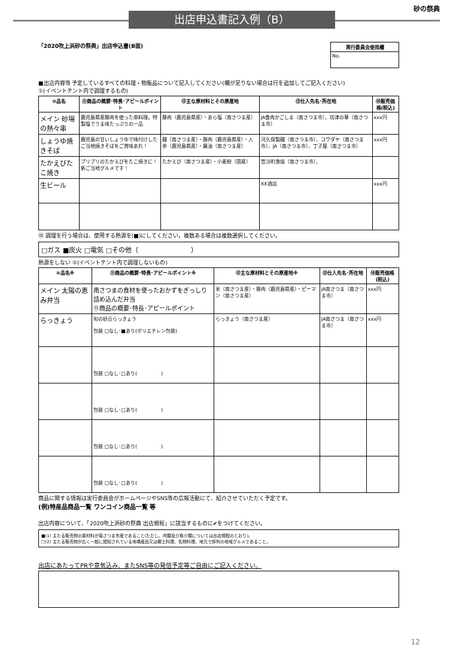出店申込書記入例（B）
砂の祭典
「2020吹上浜砂の祭典」出店申込書(B面)
| 実行委員会使用欄 |
| --- |
| No. |
■出店内容等 予定しているすべての料理・物販品について記入してください(欄が足りない場合は行を追加してご記入ください)
①(イベントテント内で調理するもの)
| ⑩品名 | ⑪商品の概要･特長･アピールポイント | ⑫主な原材料とその原産地 | ⑬仕入先名･所在地 | ⑭販売価格(税込) |
| --- | --- | --- | --- | --- |
| メイン 砂場の熱々串 | 鹿児島県産豚肉を使った串料理。特製塩でうま味たっぷりの一品 | 豚肉（鹿児島県産）・あら塩（南さつま産） | JA食肉かごしま（南さつま市）、坊津の華（南さつま市） | xxx円 |
| しょうゆ焼きそば | 鹿児島の甘いしょうゆで味付けしたご当地焼きそばをご賞味あれ！ | 麺（南さつま産）・豚肉（鹿児島県産）・人参（鹿児島県産）・醤油（南さつま産） | 河久保製麺（南さつま市）、コワダヤ（南さつま市）、JA（南さつま市）、丁子屋（南さつま市） | xxx円 |
| たかえびたこ焼き | プリプリのたかえびをたこ焼きに！新ご当地グルメです！ | たかえび（南さつま産）・小麦粉（国産） | 笠沙町漁協（南さつま市）、 | |
| 生ビール | | | XX酒店 | xxx円 |
⑮ 調理を行う場合は、使用する熱源を(■)にしてください。複数ある場合は複数選択してください。
□ガス ■炭火 □電気 □その他（　　　　　　　　）
熱源をしない ②(イベントテント内で調理しないもの)
| ⑩品名※ | ⑪商品の概要･特長･アピールポイント※ | ⑫主な原材料とその原産地※ | ⑬仕入先名･所在地 | ⑭販売価格(税込) |
| --- | --- | --- | --- | --- |
| メイン 太陽の恵み弁当 | 南さつまの食材を使ったおかずをぎっしり詰め込んだ弁当 ⑪商品の概要･特長･アピールポイント | 米（南さつま産）・豚肉（鹿児島県産）・ピーマン（南さつま産） | JA南さつま（南さつま市） | xxx円 |
| らっきょう | 旬の砂丘らっきょう 包装 □なし･■あり(ポリエチレン包装) | らっきょう（南さつま産） | JA南さつま（南さつま市） | xxx円 |
| | 包装 □なし･□あり( ) | | | |
| | 包装 □なし･□あり( ) | | | |
| | 包装 □なし･□あり( ) | | | |
| | 包装 □なし･□あり( ) | | | |
商品に関する情報は実行委員会がホームページやSNS等の広報活動にて、紹介させていただく予定です。
(例)特産品商品一覧 ワンコイン商品一覧 等
出店内容について、「2020吹上浜砂の祭典 出店規程」に該当するものに✔をつけてください。
■(1) 主たる販売物の原材料が南さつま市産であること(ただし、肉類及び魚介類については出店規程のとおり)。
□(2) 主たる販売物が広く一般に認知されている地場産品又は郷土料理、名物料理、地元で評判の地域グルメであること。
出店にあたってPRや意気込み、またSNS等の発信予定等ご自由にご記入ください。
12